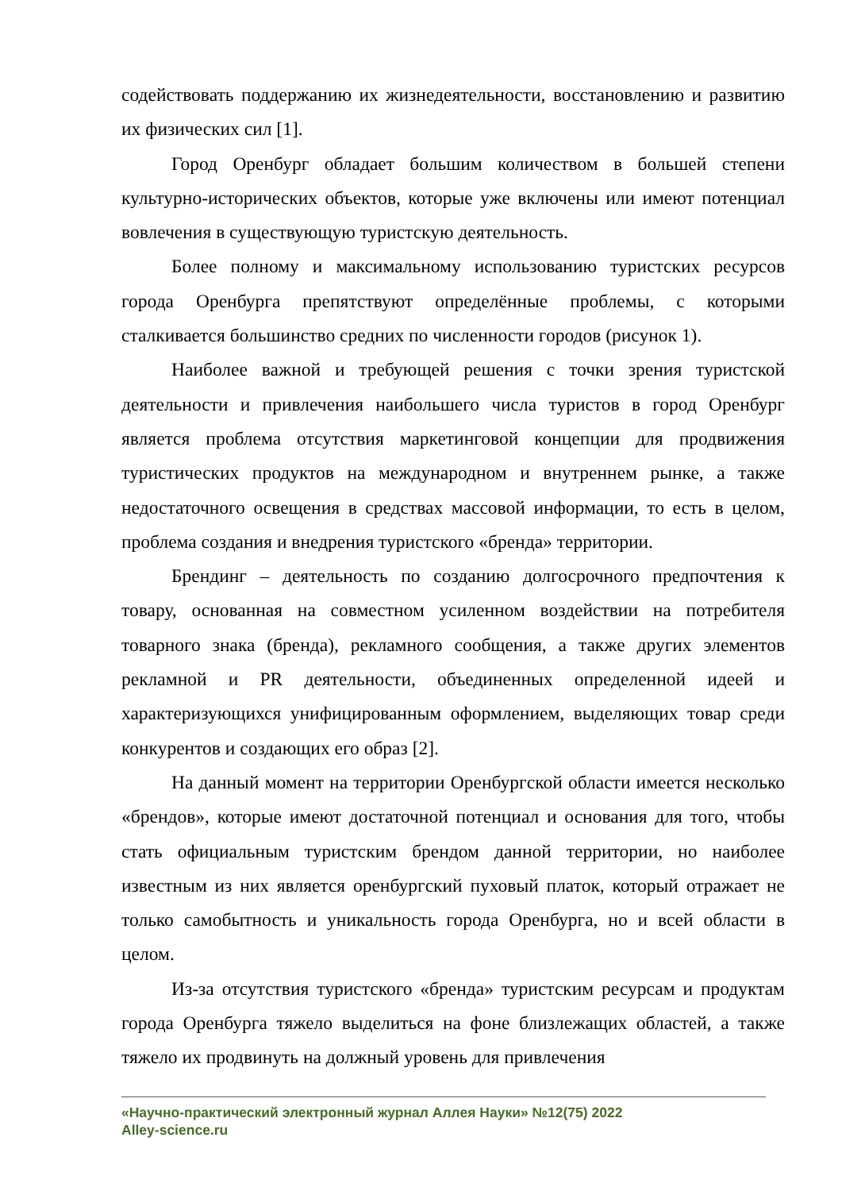содействовать поддержанию их жизнедеятельности, восстановлению и развитию их физических сил [1].
Город Оренбург обладает большим количеством в большей степени культурно-исторических объектов, которые уже включены или имеют потенциал вовлечения в существующую туристскую деятельность.
Более полному и максимальному использованию туристских ресурсов города Оренбурга препятствуют определённые проблемы, с которыми сталкивается большинство средних по численности городов (рисунок 1).
Наиболее важной и требующей решения с точки зрения туристской деятельности и привлечения наибольшего числа туристов в город Оренбург является проблема отсутствия маркетинговой концепции для продвижения туристических продуктов на международном и внутреннем рынке, а также недостаточного освещения в средствах массовой информации, то есть в целом, проблема создания и внедрения туристского «бренда» территории.
Брендинг – деятельность по созданию долгосрочного предпочтения к товару, основанная на совместном усиленном воздействии на потребителя товарного знака (бренда), рекламного сообщения, а также других элементов рекламной и PR деятельности, объединенных определенной идеей и характеризующихся унифицированным оформлением, выделяющих товар среди конкурентов и создающих его образ [2].
На данный момент на территории Оренбургской области имеется несколько «брендов», которые имеют достаточной потенциал и основания для того, чтобы стать официальным туристским брендом данной территории, но наиболее известным из них является оренбургский пуховый платок, который отражает не только самобытность и уникальность города Оренбурга, но и всей области в целом.
Из-за отсутствия туристского «бренда» туристским ресурсам и продуктам города Оренбурга тяжело выделиться на фоне близлежащих областей, а также тяжело их продвинуть на должный уровень для привлечения
«Научно-практический электронный журнал Аллея Науки» №12(75) 2022
Alley-science.ru